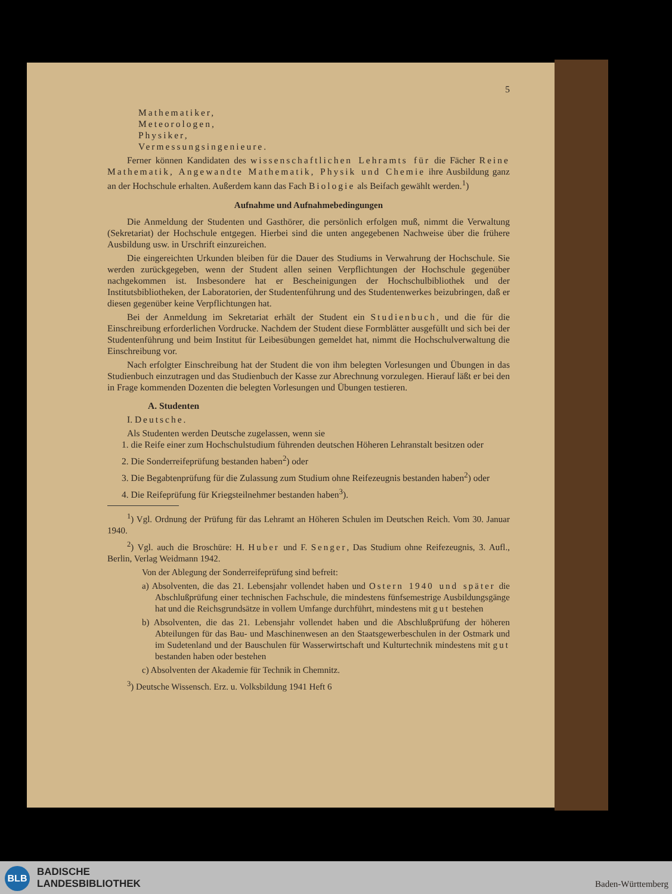5
Mathematiker,
Meteorologen,
Physiker,
Vermessungsingenieure.
Ferner können Kandidaten des wissenschaftlichen Lehramts für die Fächer Reine Mathematik, Angewandte Mathematik, Physik und Chemie ihre Ausbildung ganz an der Hochschule erhalten. Außerdem kann das Fach Biologie als Beifach gewählt werden.<sup>1</sup>)
Aufnahme und Aufnahmebedingungen
Die Anmeldung der Studenten und Gasthörer, die persönlich erfolgen muß, nimmt die Verwaltung (Sekretariat) der Hochschule entgegen. Hierbei sind die unten angegebenen Nachweise über die frühere Ausbildung usw. in Urschrift einzureichen.
Die eingereichten Urkunden bleiben für die Dauer des Studiums in Verwahrung der Hochschule. Sie werden zurückgegeben, wenn der Student allen seinen Verpflichtungen der Hochschule gegenüber nachgekommen ist. Insbesondere hat er Bescheinigungen der Hochschulbibliothek und der Institutsbibliotheken, der Laboratorien, der Studentenführung und des Studentenwerkes beizubringen, daß er diesen gegenüber keine Verpflichtungen hat.
Bei der Anmeldung im Sekretariat erhält der Student ein Studienbuch, und die für die Einschreibung erforderlichen Vordrucke. Nachdem der Student diese Formblätter ausgefüllt und sich bei der Studentenführung und beim Institut für Leibesübungen gemeldet hat, nimmt die Hochschulverwaltung die Einschreibung vor.
Nach erfolgter Einschreibung hat der Student die von ihm belegten Vorlesungen und Übungen in das Studienbuch einzutragen und das Studienbuch der Kasse zur Abrechnung vorzulegen. Hierauf läßt er bei den in Frage kommenden Dozenten die belegten Vorlesungen und Übungen testieren.
A. Studenten
I. Deutsche.
Als Studenten werden Deutsche zugelassen, wenn sie
1. die Reife einer zum Hochschulstudium führenden deutschen Höheren Lehranstalt besitzen oder
2. Die Sonderreifeprüfung bestanden haben<sup>2</sup>) oder
3. Die Begabtenprüfung für die Zulassung zum Studium ohne Reifezeugnis bestanden haben<sup>2</sup>) oder
4. Die Reifeprüfung für Kriegsteilnehmer bestanden haben<sup>3</sup>).
<sup>1</sup>) Vgl. Ordnung der Prüfung für das Lehramt an Höheren Schulen im Deutschen Reich. Vom 30. Januar 1940.
<sup>2</sup>) Vgl. auch die Broschüre: H. Huber und F. Senger, Das Studium ohne Reifezeugnis, 3. Aufl., Berlin, Verlag Weidmann 1942.
Von der Ablegung der Sonderreifeprüfung sind befreit:
a) Absolventen, die das 21. Lebensjahr vollendet haben und Ostern 1940 und später die Abschlußprüfung einer technischen Fachschule, die mindestens fünfsemestrige Ausbildungsgänge hat und die Reichsgrundsätze in vollem Umfange durchführt, mindestens mit gut bestehen
b) Absolventen, die das 21. Lebensjahr vollendet haben und die Abschlußprüfung der höheren Abteilungen für das Bau- und Maschinenwesen an den Staatsgewerbeschulen in der Ostmark und im Sudetenland und der Bauschulen für Wasserwirtschaft und Kulturtechnik mindestens mit gut bestanden haben oder bestehen
c) Absolventen der Akademie für Technik in Chemnitz.
<sup>3</sup>) Deutsche Wissensch. Erz. u. Volksbildung 1941 Heft 6
BLB
BADISCHE
LANDESBIBLIOTHEK
Baden-Württemberg